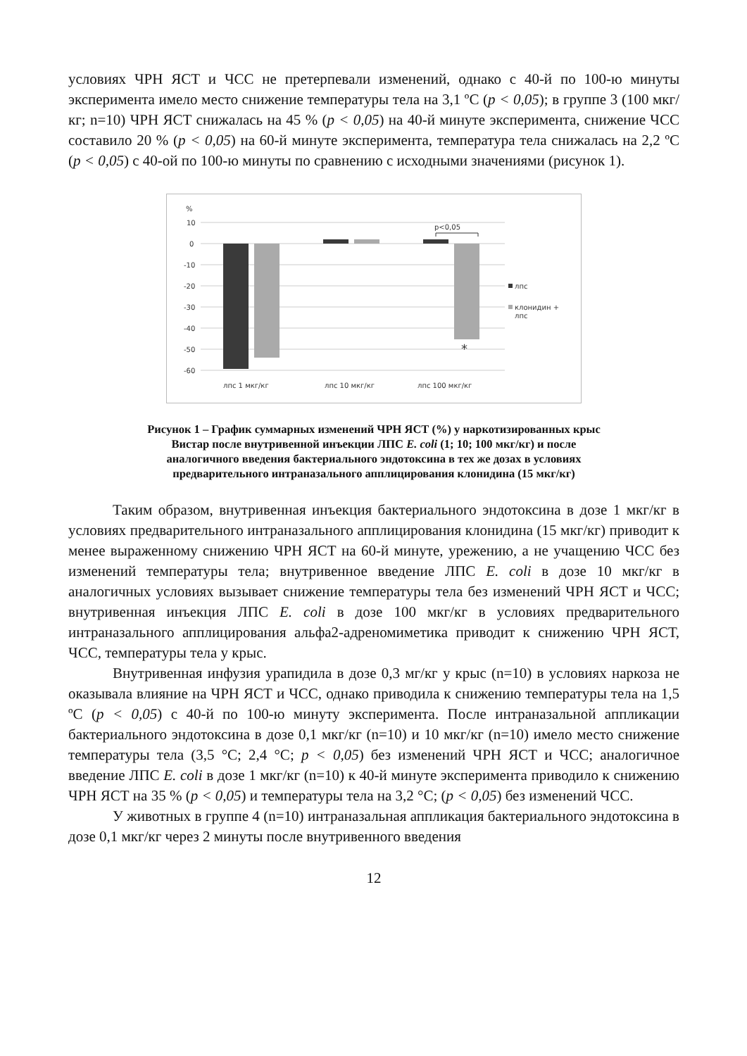условиях ЧРН ЯСТ и ЧСС не претерпевали изменений, однако с 40-й по 100-ю минуты эксперимента имело место снижение температуры тела на 3,1 ºС (p < 0,05); в группе 3 (100 мкг/кг; n=10) ЧРН ЯСТ снижалась на 45 % (p < 0,05) на 40-й минуте эксперимента, снижение ЧСС составило 20 % (p < 0,05) на 60-й минуте эксперимента, температура тела снижалась на 2,2 ºС (p < 0,05) с 40-ой по 100-ю минуты по сравнению с исходными значениями (рисунок 1).
%
10
0
-10
-20
-30
-40
-50
-60
p<0,05
*
лпс
клонидин +
лпс
лпс 1 мкг/кг
лпс 10 мкг/кг
лпс 100 мкг/кг
Рисунок 1 – График суммарных изменений ЧРН ЯСТ (%) у наркотизированных крыс
Вистар после внутривенной инъекции ЛПС E. coli (1; 10; 100 мкг/кг) и после
аналогичного введения бактериального эндотоксина в тех же дозах в условиях
предварительного интраназального апплицирования клонидина (15 мкг/кг)
Таким образом, внутривенная инъекция бактериального эндотоксина в дозе 1 мкг/кг в условиях предварительного интраназального апплицирования клонидина (15 мкг/кг) приводит к менее выраженному снижению ЧРН ЯСТ на 60-й минуте, урежению, а не учащению ЧСС без изменений температуры тела; внутривенное введение ЛПС E. coli в дозе 10 мкг/кг в аналогичных условиях вызывает снижение температуры тела без изменений ЧРН ЯСТ и ЧСС; внутривенная инъекция ЛПС E. coli в дозе 100 мкг/кг в условиях предварительного интраназального апплицирования альфа2-адреномиметика приводит к снижению ЧРН ЯСТ, ЧСС, температуры тела у крыс.
Внутривенная инфузия урапидила в дозе 0,3 мг/кг у крыс (n=10) в условиях наркоза не оказывала влияние на ЧРН ЯСТ и ЧСС, однако приводила к снижению температуры тела на 1,5 ºС (p < 0,05) с 40-й по 100-ю минуту эксперимента. После интраназальной аппликации бактериального эндотоксина в дозе 0,1 мкг/кг (n=10) и 10 мкг/кг (n=10) имело место снижение температуры тела (3,5 °С; 2,4 °С; p < 0,05) без изменений ЧРН ЯСТ и ЧСС; аналогичное введение ЛПС E. coli в дозе 1 мкг/кг (n=10) к 40-й минуте эксперимента приводило к снижению ЧРН ЯСТ на 35 % (p < 0,05) и температуры тела на 3,2 °С; (p < 0,05) без изменений ЧСС.
У животных в группе 4 (n=10) интраназальная аппликация бактериального эндотоксина в дозе 0,1 мкг/кг через 2 минуты после внутривенного введения
12